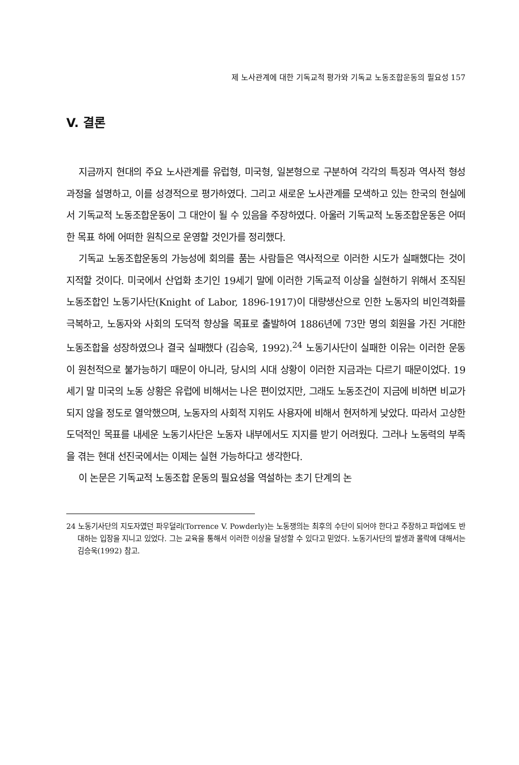제 노사관계에 대한 기독교적 평가와 기독교 노동조합운동의 필요성 157
V. 결론
지금까지 현대의 주요 노사관계를 유럽형, 미국형, 일본형으로 구분하여 각각의 특징과 역사적 형성 과정을 설명하고, 이를 성경적으로 평가하였다. 그리고 새로운 노사관계를 모색하고 있는 한국의 현실에서 기독교적 노동조합운동이 그 대안이 될 수 있음을 주장하였다. 아울러 기독교적 노동조합운동은 어떠한 목표 하에 어떠한 원칙으로 운영할 것인가를 정리했다.
기독교 노동조합운동의 가능성에 회의를 품는 사람들은 역사적으로 이러한 시도가 실패했다는 것이 지적할 것이다. 미국에서 산업화 초기인 19세기 말에 이러한 기독교적 이상을 실현하기 위해서 조직된 노동조합인 노동기사단(Knight of Labor, 1896-1917)이 대량생산으로 인한 노동자의 비인격화를 극복하고, 노동자와 사회의 도덕적 향상을 목표로 출발하여 1886년에 73만 명의 회원을 가진 거대한 노동조합을 성장하였으나 결국 실패했다 (김승욱, 1992).<sup>24</sup> 노동기사단이 실패한 이유는 이러한 운동이 원천적으로 불가능하기 때문이 아니라, 당시의 시대 상황이 이러한 지금과는 다르기 때문이었다. 19세기 말 미국의 노동 상황은 유럽에 비해서는 나은 편이었지만, 그래도 노동조건이 지금에 비하면 비교가 되지 않을 정도로 열악했으며, 노동자의 사회적 지위도 사용자에 비해서 현저하게 낮았다. 따라서 고상한 도덕적인 목표를 내세운 노동기사단은 노동자 내부에서도 지지를 받기 어려웠다. 그러나 노동력의 부족을 겪는 현대 선진국에서는 이제는 실현 가능하다고 생각한다.
이 논문은 기독교적 노동조합 운동의 필요성을 역설하는 초기 단계의 논
24 노동기사단의 지도자였던 파우덜리(Torrence V. Powderly)는 노동쟁의는 최후의 수단이 되어야 한다고 주장하고 파업에도 반대하는 입장을 지니고 있었다. 그는 교육을 통해서 이러한 이상을 달성할 수 있다고 믿었다. 노동기사단의 발생과 몰락에 대해서는 김승욱(1992) 참고.